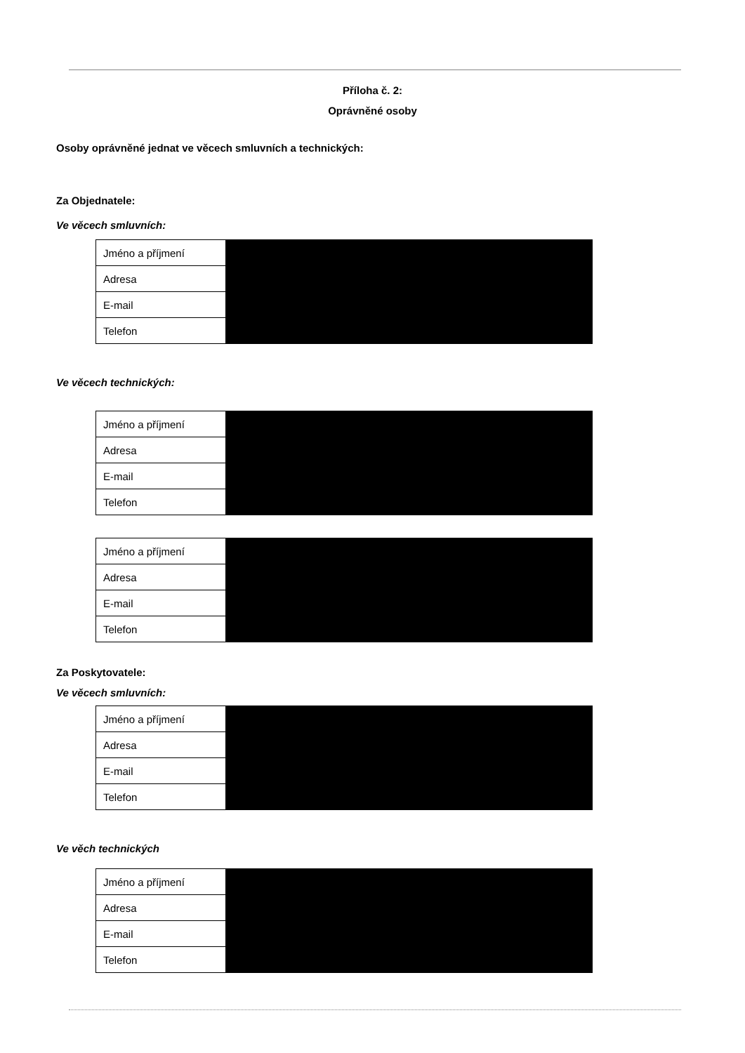Příloha č. 2:
Oprávněné osoby
Osoby oprávněné jednat ve věcech smluvních a technických:
Za Objednatele:
Ve věcech smluvních:
| Jméno a příjmení | |
| Adresa | |
| E-mail | |
| Telefon | |
Ve věcech technických:
| Jméno a příjmení | |
| Adresa | |
| E-mail | |
| Telefon | |
| Jméno a příjmení | |
| Adresa | |
| E-mail | |
| Telefon | |
Za Poskytovatele:
Ve věcech smluvních:
| Jméno a příjmení | |
| Adresa | |
| E-mail | |
| Telefon | |
Ve věch technických
| Jméno a příjmení | |
| Adresa | |
| E-mail | |
| Telefon | |